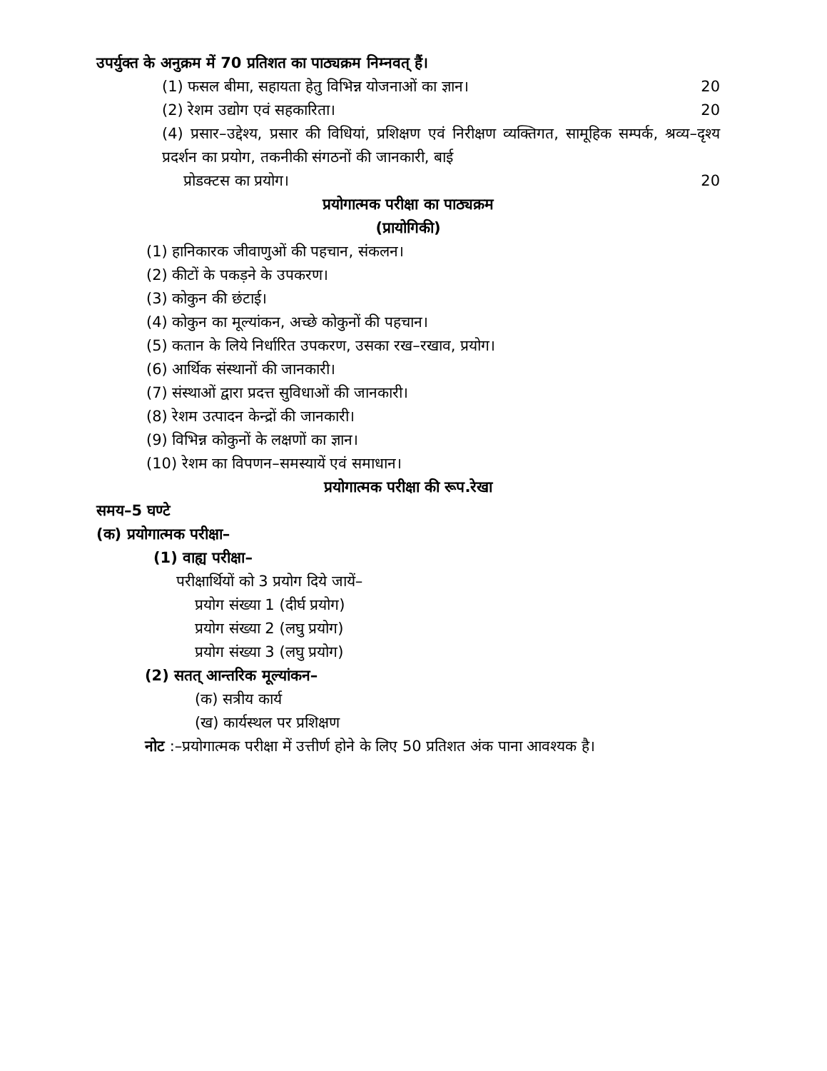उपर्युक्त के अनुक्रम में 70 प्रतिशत का पाठ्यक्रम निम्नवत् हैं।
(1) फसल बीमा, सहायता हेतु विभिन्न योजनाओं का ज्ञान। 20
(2) रेशम उद्योग एवं सहकारिता। 20
(4) प्रसार–उद्देश्य, प्रसार की विधियां, प्रशिक्षण एवं निरीक्षण व्यक्तिगत, सामूहिक सम्पर्क, श्रव्य–दृश्य प्रदर्शन का प्रयोग, तकनीकी संगठनों की जानकारी, बाई
प्रोडक्टस का प्रयोग। 20
प्रयोगात्मक परीक्षा का पाठ्यक्रम
(प्रायोगिकी)
(1) हानिकारक जीवाणुओं की पहचान, संकलन।
(2) कीटों के पकड़ने के उपकरण।
(3) कोकुन की छंटाई।
(4) कोकुन का मूल्यांकन, अच्छे कोकुनों की पहचान।
(5) कतान के लिये निर्धारित उपकरण, उसका रख–रखाव, प्रयोग।
(6) आर्थिक संस्थानों की जानकारी।
(7) संस्थाओं द्वारा प्रदत्त सुविधाओं की जानकारी।
(8) रेशम उत्पादन केन्द्रों की जानकारी।
(9) विभिन्न कोकुनों के लक्षणों का ज्ञान।
(10) रेशम का विपणन–समस्यायें एवं समाधान।
प्रयोगात्मक परीक्षा की रूप.रेखा
समय–5 घण्टे
(क) प्रयोगात्मक परीक्षा–
(1) वाह्य परीक्षा–
परीक्षार्थियों को 3 प्रयोग दिये जायें–
प्रयोग संख्या 1 (दीर्घ प्रयोग)
प्रयोग संख्या 2 (लघु प्रयोग)
प्रयोग संख्या 3 (लघु प्रयोग)
(2) सतत् आन्तरिक मूल्यांकन–
(क) सत्रीय कार्य
(ख) कार्यस्थल पर प्रशिक्षण
नोट :–प्रयोगात्मक परीक्षा में उत्तीर्ण होने के लिए 50 प्रतिशत अंक पाना आवश्यक है।